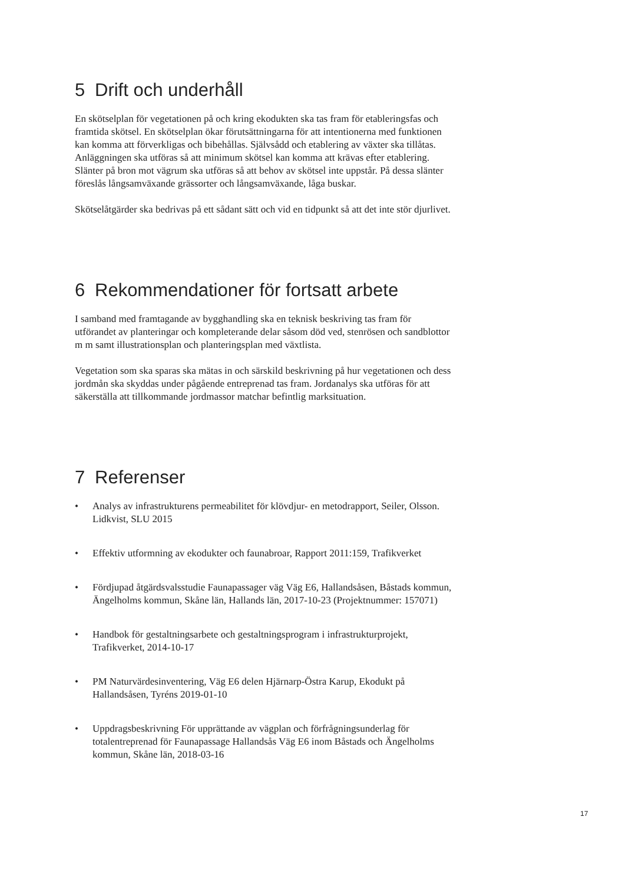5 Drift och underhåll
En skötselplan för vegetationen på och kring ekodukten ska tas fram för etableringsfas och framtida skötsel. En skötselplan ökar förutsättningarna för att intentionerna med funktionen kan komma att förverkligas och bibehållas. Självsådd och etablering av växter ska tillåtas. Anläggningen ska utföras så att minimum skötsel kan komma att krävas efter etablering. Slänter på bron mot vägrum ska utföras så att behov av skötsel inte uppstår. På dessa slänter föreslås långsamväxande grässorter och långsamväxande, låga buskar.
Skötselåtgärder ska bedrivas på ett sådant sätt och vid en tidpunkt så att det inte stör djurlivet.
6 Rekommendationer för fortsatt arbete
I samband med framtagande av bygghandling ska en teknisk beskriving tas fram för utförandet av planteringar och kompleterande delar såsom död ved, stenrösen och sandblottor m m samt illustrationsplan och planteringsplan med växtlista.
Vegetation som ska sparas ska mätas in och särskild beskrivning på hur vegetationen och dess jordmån ska skyddas under pågående entreprenad tas fram. Jordanalys ska utföras för att säkerställa att tillkommande jordmassor matchar befintlig marksituation.
7 Referenser
• Analys av infrastrukturens permeabilitet för klövdjur- en metodrapport, Seiler, Olsson. Lidkvist, SLU 2015
• Effektiv utformning av ekodukter och faunabroar, Rapport 2011:159, Trafikverket
• Fördjupad åtgärdsvalsstudie Faunapassager väg Väg E6, Hallandsåsen, Båstads kommun, Ängelholms kommun, Skåne län, Hallands län, 2017-10-23 (Projektnummer: 157071)
• Handbok för gestaltningsarbete och gestaltningsprogram i infrastrukturprojekt, Trafikverket, 2014-10-17
• PM Naturvärdesinventering, Väg E6 delen Hjärnarp-Östra Karup, Ekodukt på Hallandsåsen, Tyréns 2019-01-10
• Uppdragsbeskrivning För upprättande av vägplan och förfrågningsunderlag för totalentreprenad för Faunapassage Hallandsås Väg E6 inom Båstads och Ängelholms kommun, Skåne län, 2018-03-16
17